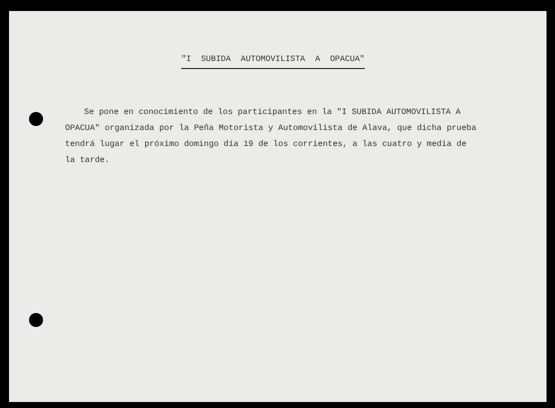"I SUBIDA AUTOMOVILISTA A OPACUA"
Se pone en conocimiento de los participantes en la "I SUBIDA AUTOMOVILISTA A OPACUA" organizada por la Peña Motorista y Automovilista de Alava, que dicha prueba tendrá lugar el próximo domingo día 19 de los corrientes, a las cuatro y media de la tarde.